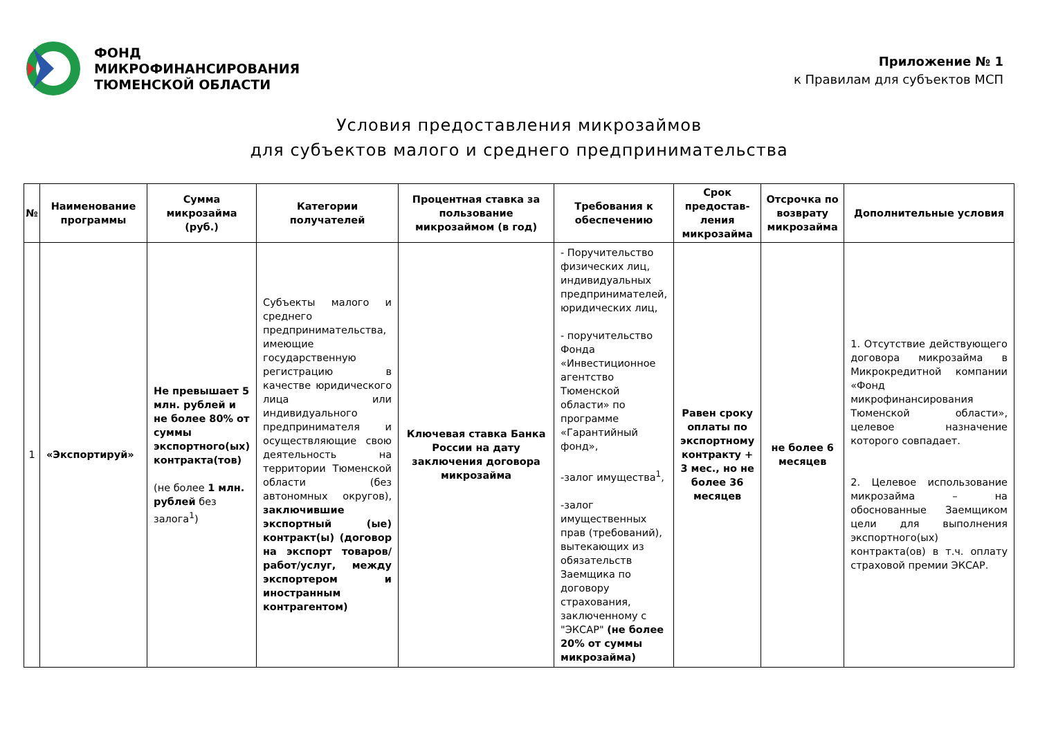ФОНД
МИКРОФИНАНСИРОВАНИЯ
ТЮМЕНСКОЙ ОБЛАСТИ
Приложение № 1
к Правилам для субъектов МСП
Условия предоставления микрозаймов
для субъектов малого и среднего предпринимательства
| № | Наименование программы | Сумма микрозайма (руб.) | Категории получателей | Процентная ставка за пользование микрозаймом (в год) | Требования к обеспечению | Срок предостав-ления микрозайма | Отсрочка по возврату микрозайма | Дополнительные условия |
| --- | --- | --- | --- | --- | --- | --- | --- | --- |
| 1 | «Экспортируй» | Не превышает 5 млн. рублей и не более 80% от суммы экспортного(ых) контракта(тов) (не более 1 млн. рублей без залога<sup>1</sup>) | Субъекты малого и среднего предпринимательства, имеющие государственную регистрацию в качестве юридического лица или индивидуального предпринимателя и осуществляющие свою деятельность на территории Тюменской области (без автономных округов), заключившие экспортный (ые) контракт(ы) (договор на экспорт товаров/работ/услуг, между экспортером и иностранным контрагентом) | Ключевая ставка Банка России на дату заключения договора микрозайма | - Поручительство физических лиц, индивидуальных предпринимателей, юридических лиц, - поручительство Фонда «Инвестиционное агентство Тюменской области» по программе «Гарантийный фонд», -залог имущества<sup>1</sup>, -залог имущественных прав (требований), вытекающих из обязательств Заемщика по договору страхования, заключенному с "ЭКСАР" (не более 20% от суммы микрозайма) | Равен сроку оплаты по экспортному контракту + 3 мес., но не более 36 месяцев | не более 6 месяцев | 1. Отсутствие действующего договора микрозайма в Микрокредитной компании «Фонд микрофинансирования Тюменской области», целевое назначение которого совпадает. 2. Целевое использование микрозайма – на обоснованные Заемщиком цели для выполнения экспортного(ых) контракта(ов) в т.ч. оплату страховой премии ЭКСАР. |